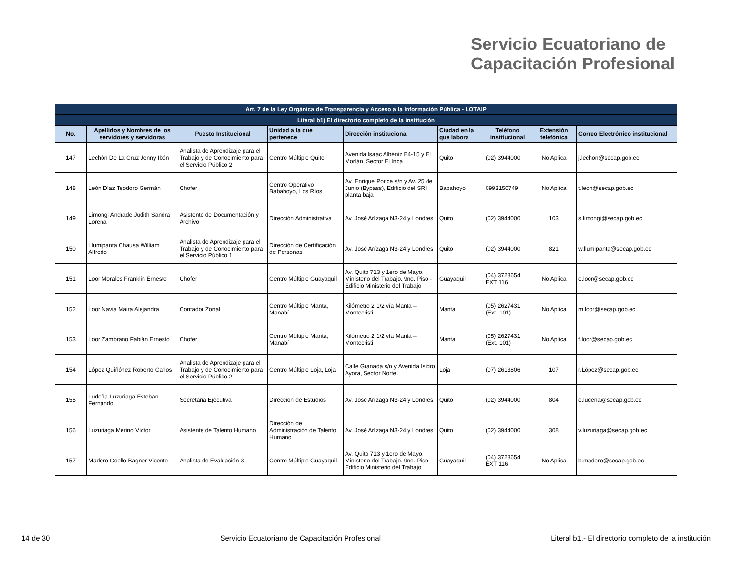Servicio Ecuatoriano de
Capacitación Profesional
| Art. 7 de la Ley Orgánica de Transparencia y Acceso a la Información Pública - LOTAIP | | | | | | | | |
| --- | --- | --- | --- | --- | --- | --- | --- | --- |
| Literal b1) El directorio completo de la institución | | | | | | | | |
| No. | Apellidos y Nombres de los servidores y servidoras | Puesto Institucional | Unidad a la que pertenece | Dirección institucional | Ciudad en la que labora | Teléfono institucional | Extensión telefónica | Correo Electrónico institucional |
| 147 | Lechón De La Cruz Jenny Ibón | Analista de Aprendizaje para el Trabajo y de Conocimiento para el Servicio Público 2 | Centro Múltiple Quito | Avenida Isaac Albéniz E4-15 y El Morlán, Sector El Inca | Quito | (02) 3944000 | No Aplica | j.lechon@secap.gob.ec |
| 148 | León Díaz Teodoro Germán | Chofer | Centro Operativo Babahoyo, Los Ríos | Av. Enrique Ponce s/n y Av. 25 de Junio (Bypass), Edificio del SRI planta baja | Babahoyo | 0993150749 | No Aplica | t.leon@secap.gob.ec |
| 149 | Limongi Andrade Judith Sandra Lorena | Asistente de Documentación y Archivo | Dirección Administrativa | Av. José Arízaga N3-24 y Londres | Quito | (02) 3944000 | 103 | s.limongi@secap.gob.ec |
| 150 | Llumipanta Chausa William Alfredo | Analista de Aprendizaje para el Trabajo y de Conocimiento para el Servicio Público 1 | Dirección de Certificación de Personas | Av. José Arízaga N3-24 y Londres | Quito | (02) 3944000 | 821 | w.llumipanta@secap.gob.ec |
| 151 | Loor Morales Franklin Ernesto | Chofer | Centro Múltiple Guayaquil | Av. Quito 713 y 1ero de Mayo, Ministerio del Trabajo. 9no. Piso - Edificio Ministerio del Trabajo | Guayaquil | (04) 3728654 EXT 116 | No Aplica | e.loor@secap.gob.ec |
| 152 | Loor Navia Maira Alejandra | Contador Zonal | Centro Múltiple Manta, Manabí | Kilómetro 2 1/2 vía Manta – Montecristi | Manta | (05) 2627431 (Ext. 101) | No Aplica | m.loor@secap.gob.ec |
| 153 | Loor Zambrano Fabián Ernesto | Chofer | Centro Múltiple Manta, Manabí | Kilómetro 2 1/2 vía Manta – Montecristi | Manta | (05) 2627431 (Ext. 101) | No Aplica | f.loor@secap.gob.ec |
| 154 | López Quiñónez Roberto Carlos | Analista de Aprendizaje para el Trabajo y de Conocimiento para el Servicio Público 2 | Centro Múltiple Loja, Loja | Calle Granada s/n y Avenida Isidro Ayora, Sector Norte. | Loja | (07) 2613806 | 107 | r.López@secap.gob.ec |
| 155 | Ludeña Luzuriaga Esteban Fernando | Secretaria Ejecutiva | Dirección de Estudios | Av. José Arízaga N3-24 y Londres | Quito | (02) 3944000 | 804 | e.ludena@secap.gob.ec |
| 156 | Luzuriaga Merino Víctor | Asistente de Talento Humano | Dirección de Administración de Talento Humano | Av. José Arízaga N3-24 y Londres | Quito | (02) 3944000 | 308 | v.luzuriaga@secap.gob.ec |
| 157 | Madero Coello Bagner Vicente | Analista de Evaluación 3 | Centro Múltiple Guayaquil | Av. Quito 713 y 1ero de Mayo, Ministerio del Trabajo. 9no. Piso - Edificio Ministerio del Trabajo | Guayaquil | (04) 3728654 EXT 116 | No Aplica | b.madero@secap.gob.ec |
14 de 30 Servicio Ecuatoriano de Capacitación Profesional Literal b1.- El directorio completo de la institución